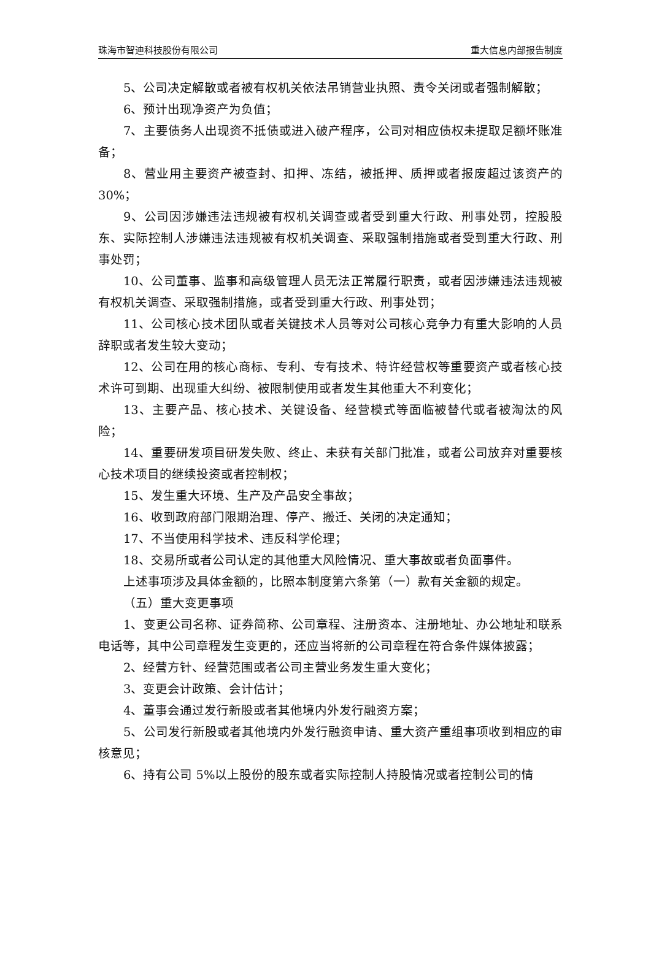珠海市智迪科技股份有限公司 重大信息内部报告制度
5、公司决定解散或者被有权机关依法吊销营业执照、责令关闭或者强制解散；
6、预计出现净资产为负值；
7、主要债务人出现资不抵债或进入破产程序，公司对相应债权未提取足额坏账准备；
8、营业用主要资产被查封、扣押、冻结，被抵押、质押或者报废超过该资产的 30%；
9、公司因涉嫌违法违规被有权机关调查或者受到重大行政、刑事处罚，控股股东、实际控制人涉嫌违法违规被有权机关调查、采取强制措施或者受到重大行政、刑事处罚；
10、公司董事、监事和高级管理人员无法正常履行职责，或者因涉嫌违法违规被有权机关调查、采取强制措施，或者受到重大行政、刑事处罚；
11、公司核心技术团队或者关键技术人员等对公司核心竞争力有重大影响的人员辞职或者发生较大变动；
12、公司在用的核心商标、专利、专有技术、特许经营权等重要资产或者核心技术许可到期、出现重大纠纷、被限制使用或者发生其他重大不利变化；
13、主要产品、核心技术、关键设备、经营模式等面临被替代或者被淘汰的风险；
14、重要研发项目研发失败、终止、未获有关部门批准，或者公司放弃对重要核心技术项目的继续投资或者控制权；
15、发生重大环境、生产及产品安全事故；
16、收到政府部门限期治理、停产、搬迁、关闭的决定通知；
17、不当使用科学技术、违反科学伦理；
18、交易所或者公司认定的其他重大风险情况、重大事故或者负面事件。
上述事项涉及具体金额的，比照本制度第六条第（一）款有关金额的规定。
（五）重大变更事项
1、变更公司名称、证券简称、公司章程、注册资本、注册地址、办公地址和联系电话等，其中公司章程发生变更的，还应当将新的公司章程在符合条件媒体披露；
2、经营方针、经营范围或者公司主营业务发生重大变化；
3、变更会计政策、会计估计；
4、董事会通过发行新股或者其他境内外发行融资方案；
5、公司发行新股或者其他境内外发行融资申请、重大资产重组事项收到相应的审核意见；
6、持有公司 5%以上股份的股东或者实际控制人持股情况或者控制公司的情